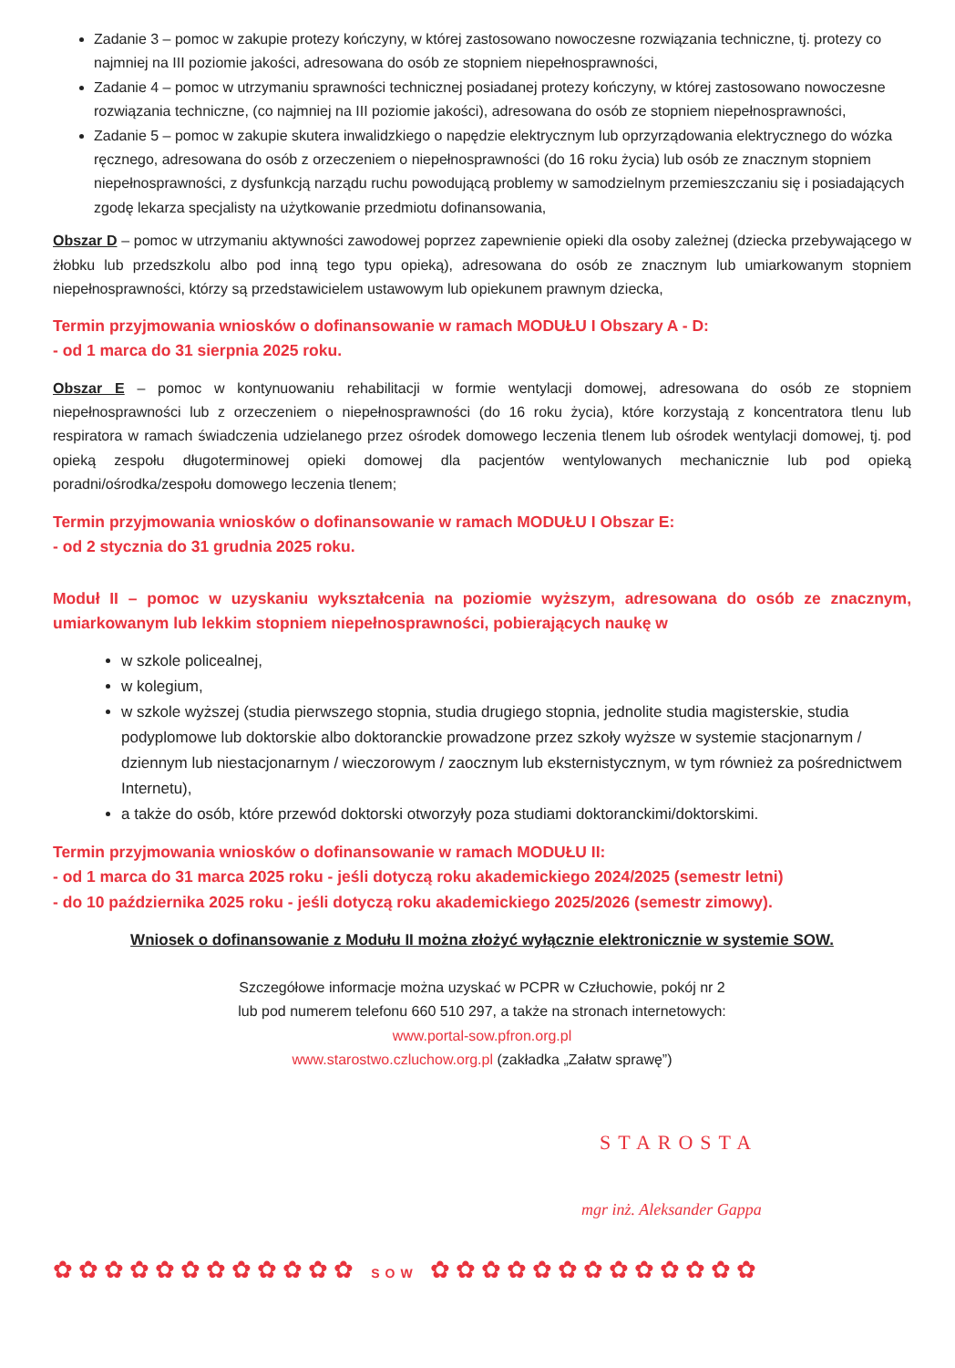Zadanie 3 – pomoc w zakupie protezy kończyny, w której zastosowano nowoczesne rozwiązania techniczne, tj. protezy co najmniej na III poziomie jakości, adresowana do osób ze stopniem niepełnosprawności,
Zadanie 4 – pomoc w utrzymaniu sprawności technicznej posiadanej protezy kończyny, w której zastosowano nowoczesne rozwiązania techniczne, (co najmniej na III poziomie jakości), adresowana do osób ze stopniem niepełnosprawności,
Zadanie 5 – pomoc w zakupie skutera inwalidzkiego o napędzie elektrycznym lub oprzyrządowania elektrycznego do wózka ręcznego, adresowana do osób z orzeczeniem o niepełnosprawności (do 16 roku życia) lub osób ze znacznym stopniem niepełnosprawności, z dysfunkcją narządu ruchu powodującą problemy w samodzielnym przemieszczaniu się i posiadających zgodę lekarza specjalisty na użytkowanie przedmiotu dofinansowania,
Obszar D – pomoc w utrzymaniu aktywności zawodowej poprzez zapewnienie opieki dla osoby zależnej (dziecka przebywającego w żłobku lub przedszkolu albo pod inną tego typu opieką), adresowana do osób ze znacznym lub umiarkowanym stopniem niepełnosprawności, którzy są przedstawicielem ustawowym lub opiekunem prawnym dziecka,
Termin przyjmowania wniosków o dofinansowanie w ramach MODUŁU I Obszary A - D:
- od 1 marca do 31 sierpnia 2025 roku.
Obszar E – pomoc w kontynuowaniu rehabilitacji w formie wentylacji domowej, adresowana do osób ze stopniem niepełnosprawności lub z orzeczeniem o niepełnosprawności (do 16 roku życia), które korzystają z koncentratora tlenu lub respiratora w ramach świadczenia udzielanego przez ośrodek domowego leczenia tlenem lub ośrodek wentylacji domowej, tj. pod opieką zespołu długoterminowej opieki domowej dla pacjentów wentylowanych mechanicznie lub pod opieką poradni/ośrodka/zespołu domowego leczenia tlenem;
Termin przyjmowania wniosków o dofinansowanie w ramach MODUŁU I Obszar E:
- od 2 stycznia do 31 grudnia 2025 roku.
Moduł II – pomoc w uzyskaniu wykształcenia na poziomie wyższym, adresowana do osób ze znacznym, umiarkowanym lub lekkim stopniem niepełnosprawności, pobierających naukę w
w szkole policealnej,
w kolegium,
w szkole wyższej (studia pierwszego stopnia, studia drugiego stopnia, jednolite studia magisterskie, studia podyplomowe lub doktorskie albo doktoranckie prowadzone przez szkoły wyższe w systemie stacjonarnym / dziennym lub niestacjonarnym / wieczorowym / zaocznym lub eksternistycznym, w tym również za pośrednictwem Internetu),
a także do osób, które przewód doktorski otworzyły poza studiami doktoranckimi/doktorskimi.
Termin przyjmowania wniosków o dofinansowanie w ramach MODUŁU II:
- od 1 marca do 31 marca 2025 roku - jeśli dotyczą roku akademickiego 2024/2025 (semestr letni)
- do 10 października 2025 roku - jeśli dotyczą roku akademickiego 2025/2026 (semestr zimowy).
Wniosek o dofinansowanie z Modułu II można złożyć wyłącznie elektronicznie w systemie SOW.
Szczegółowe informacje można uzyskać w PCPR w Człuchowie, pokój nr 2
lub pod numerem telefonu 660 510 297, a także na stronach internetowych:
www.portal-sow.pfron.org.pl
www.starostwo.czluchow.org.pl (zakładka „Załatw sprawę”)
STAROSTA
mgr inż. Aleksander Gappa
✿✿✿✿✿✿✿✿✿✿✿✿ SOW ✿✿✿✿✿✿✿✿✿✿✿✿✿